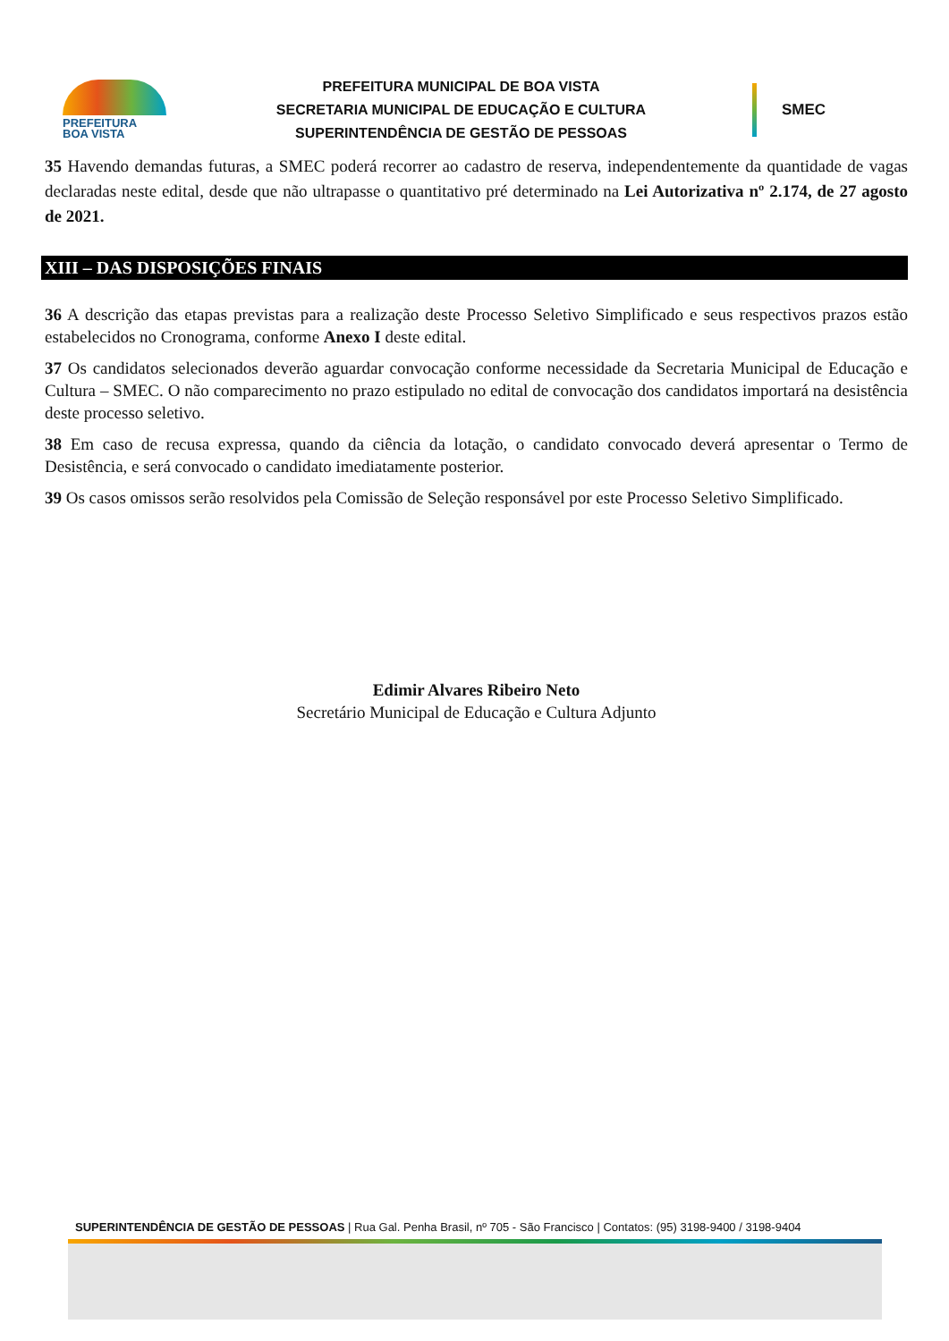PREFEITURA
BOA VISTA
PREFEITURA MUNICIPAL DE BOA VISTA
SECRETARIA MUNICIPAL DE EDUCAÇÃO E CULTURA
SUPERINTENDÊNCIA DE GESTÃO DE PESSOAS
SMEC
35 Havendo demandas futuras, a SMEC poderá recorrer ao cadastro de reserva, independentemente da quantidade de vagas declaradas neste edital, desde que não ultrapasse o quantitativo pré determinado na Lei Autorizativa nº 2.174, de 27 agosto de 2021.
XIII – DAS DISPOSIÇÕES FINAIS
36 A descrição das etapas previstas para a realização deste Processo Seletivo Simplificado e seus respectivos prazos estão estabelecidos no Cronograma, conforme Anexo I deste edital.
37 Os candidatos selecionados deverão aguardar convocação conforme necessidade da Secretaria Municipal de Educação e Cultura – SMEC. O não comparecimento no prazo estipulado no edital de convocação dos candidatos importará na desistência deste processo seletivo.
38 Em caso de recusa expressa, quando da ciência da lotação, o candidato convocado deverá apresentar o Termo de Desistência, e será convocado o candidato imediatamente posterior.
39 Os casos omissos serão resolvidos pela Comissão de Seleção responsável por este Processo Seletivo Simplificado.
Edimir Alvares Ribeiro Neto
Secretário Municipal de Educação e Cultura Adjunto
SUPERINTENDÊNCIA DE GESTÃO DE PESSOAS | Rua Gal. Penha Brasil, nº 705 - São Francisco | Contatos: (95) 3198-9400 / 3198-9404